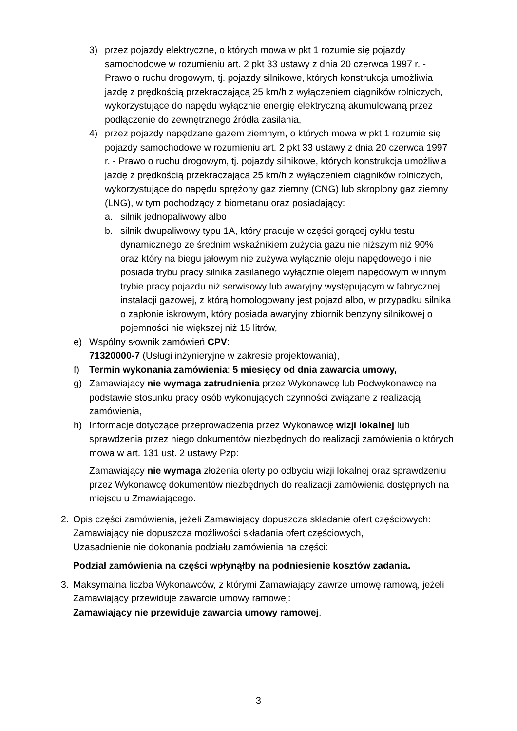3) przez pojazdy elektryczne, o których mowa w pkt 1 rozumie się pojazdy samochodowe w rozumieniu art. 2 pkt 33 ustawy z dnia 20 czerwca 1997 r. - Prawo o ruchu drogowym, tj. pojazdy silnikowe, których konstrukcja umożliwia jazdę z prędkością przekraczającą 25 km/h z wyłączeniem ciągników rolniczych, wykorzystujące do napędu wyłącznie energię elektryczną akumulowaną przez podłączenie do zewnętrznego źródła zasilania,
4) przez pojazdy napędzane gazem ziemnym, o których mowa w pkt 1 rozumie się pojazdy samochodowe w rozumieniu art. 2 pkt 33 ustawy z dnia 20 czerwca 1997 r. - Prawo o ruchu drogowym, tj. pojazdy silnikowe, których konstrukcja umożliwia jazdę z prędkością przekraczającą 25 km/h z wyłączeniem ciągników rolniczych, wykorzystujące do napędu sprężony gaz ziemny (CNG) lub skroplony gaz ziemny (LNG), w tym pochodzący z biometanu oraz posiadający:
a. silnik jednopaliwowy albo
b. silnik dwupaliwowy typu 1A, który pracuje w części gorącej cyklu testu dynamicznego ze średnim wskaźnikiem zużycia gazu nie niższym niż 90% oraz który na biegu jałowym nie zużywa wyłącznie oleju napędowego i nie posiada trybu pracy silnika zasilanego wyłącznie olejem napędowym w innym trybie pracy pojazdu niż serwisowy lub awaryjny występującym w fabrycznej instalacji gazowej, z którą homologowany jest pojazd albo, w przypadku silnika o zapłonie iskrowym, który posiada awaryjny zbiornik benzyny silnikowej o pojemności nie większej niż 15 litrów,
e) Wspólny słownik zamówień CPV:
71320000-7 (Usługi inżynieryjne w zakresie projektowania),
f) Termin wykonania zamówienia: 5 miesięcy od dnia zawarcia umowy,
g) Zamawiający nie wymaga zatrudnienia przez Wykonawcę lub Podwykonawcę na podstawie stosunku pracy osób wykonujących czynności związane z realizacją zamówienia,
h) Informacje dotyczące przeprowadzenia przez Wykonawcę wizji lokalnej lub sprawdzenia przez niego dokumentów niezbędnych do realizacji zamówienia o których mowa w art. 131 ust. 2 ustawy Pzp:
Zamawiający nie wymaga złożenia oferty po odbyciu wizji lokalnej oraz sprawdzeniu przez Wykonawcę dokumentów niezbędnych do realizacji zamówienia dostępnych na miejscu u Zmawiającego.
2. Opis części zamówienia, jeżeli Zamawiający dopuszcza składanie ofert częściowych:
Zamawiający nie dopuszcza możliwości składania ofert częściowych,
Uzasadnienie nie dokonania podziału zamówienia na części:
Podział zamówienia na części wpłynąłby na podniesienie kosztów zadania.
3. Maksymalna liczba Wykonawców, z którymi Zamawiający zawrze umowę ramową, jeżeli Zamawiający przewiduje zawarcie umowy ramowej:
Zamawiający nie przewiduje zawarcia umowy ramowej.
3